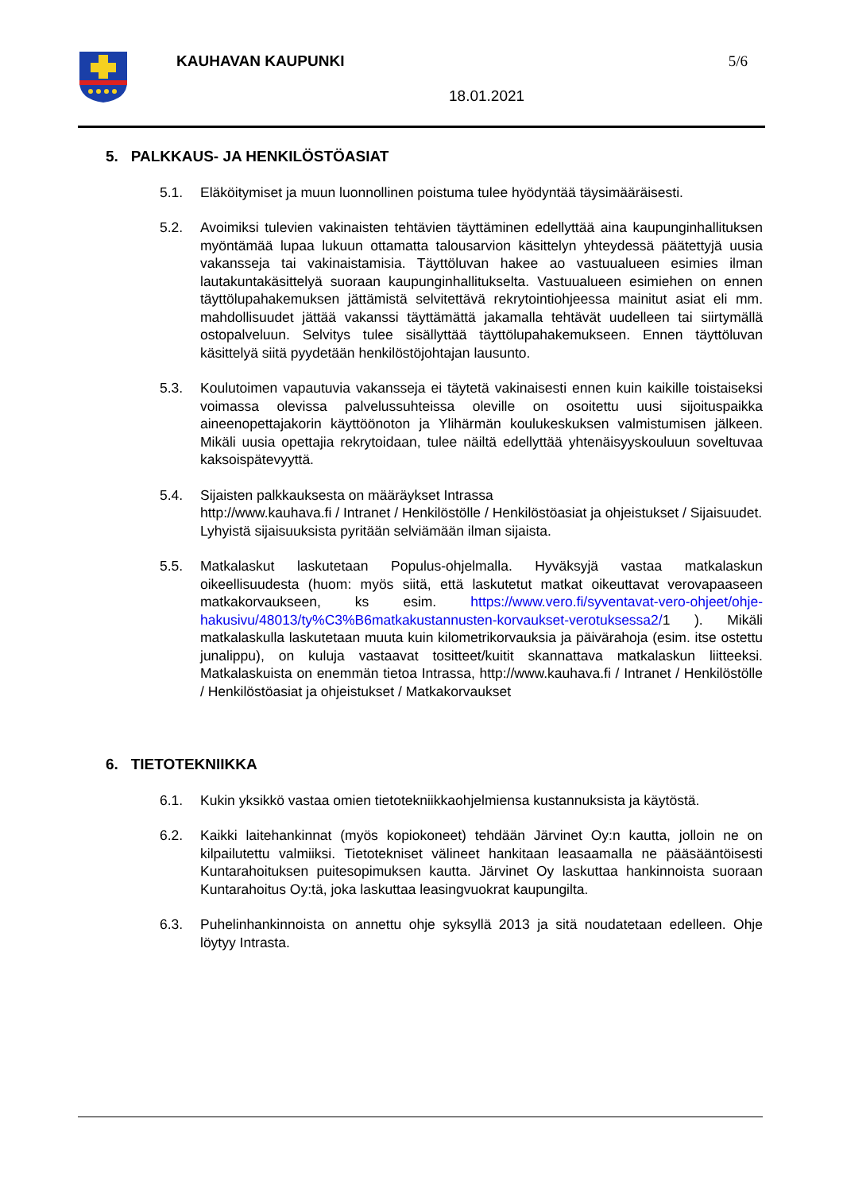KAUHAVAN KAUPUNKI 5/6
18.01.2021
5. PALKKAUS- JA HENKILÖSTÖASIAT
5.1. Eläköitymiset ja muun luonnollinen poistuma tulee hyödyntää täysimääräisesti.
5.2. Avoimiksi tulevien vakinaisten tehtävien täyttäminen edellyttää aina kaupunginhallituksen myöntämää lupaa lukuun ottamatta talousarvion käsittelyn yhteydessä päätettyjä uusia vakansseja tai vakinaistamisia. Täyttöluvan hakee ao vastuualueen esimies ilman lautakuntakäsittelyä suoraan kaupunginhallitukselta. Vastuualueen esimiehen on ennen täyttölupahakemuksen jättämistä selvitettävä rekrytointiohjeessa mainitut asiat eli mm. mahdollisuudet jättää vakanssi täyttämättä jakamalla tehtävät uudelleen tai siirtymällä ostopalveluun. Selvitys tulee sisällyttää täyttölupahakemukseen. Ennen täyttöluvan käsittelyä siitä pyydetään henkilöstöjohtajan lausunto.
5.3. Koulutoimen vapautuvia vakansseja ei täytetä vakinaisesti ennen kuin kaikille toistaiseksi voimassa olevissa palvelussuhteissa oleville on osoitettu uusi sijoituspaikka aineenopettajakorin käyttöönoton ja Ylihärmän koulukeskuksen valmistumisen jälkeen. Mikäli uusia opettajia rekrytoidaan, tulee näiltä edellyttää yhtenäisyyskouluun soveltuvaa kaksoispätevyyttä.
5.4. Sijaisten palkkauksesta on määräykset Intrassa
http://www.kauhava.fi / Intranet / Henkilöstölle / Henkilöstöasiat ja ohjeistukset / Sijaisuudet.
Lyhyistä sijaisuuksista pyritään selviämään ilman sijaista.
5.5. Matkalaskut laskutetaan Populus-ohjelmalla. Hyväksyjä vastaa matkalaskun oikeellisuudesta (huom: myös siitä, että laskutetut matkat oikeuttavat verovapaaseen matkakorvaukseen, ks esim. https://www.vero.fi/syventavat-vero-ohjeet/ohje-hakusivu/48013/ty%C3%B6matkakustannusten-korvaukset-verotuksessa2/1 ). Mikäli matkalaskulla laskutetaan muuta kuin kilometrikorvauksia ja päivärahoja (esim. itse ostettu junalippu), on kuluja vastaavat tositteet/kuitit skannattava matkalaskun liitteeksi. Matkalaskuista on enemmän tietoa Intrassa, http://www.kauhava.fi / Intranet / Henkilöstölle / Henkilöstöasiat ja ohjeistukset / Matkakorvaukset
6. TIETOTEKNIIKKA
6.1. Kukin yksikkö vastaa omien tietotekniikkaohjelmiensa kustannuksista ja käytöstä.
6.2. Kaikki laitehankinnat (myös kopiokoneet) tehdään Järvinet Oy:n kautta, jolloin ne on kilpailutettu valmiiksi. Tietotekniset välineet hankitaan leasaamalla ne pääsääntöisesti Kuntarahoituksen puitesopimuksen kautta. Järvinet Oy laskuttaa hankinnoista suoraan Kuntarahoitus Oy:tä, joka laskuttaa leasingvuokrat kaupungilta.
6.3. Puhelinhankinnoista on annettu ohje syksyllä 2013 ja sitä noudatetaan edelleen. Ohje löytyy Intrasta.